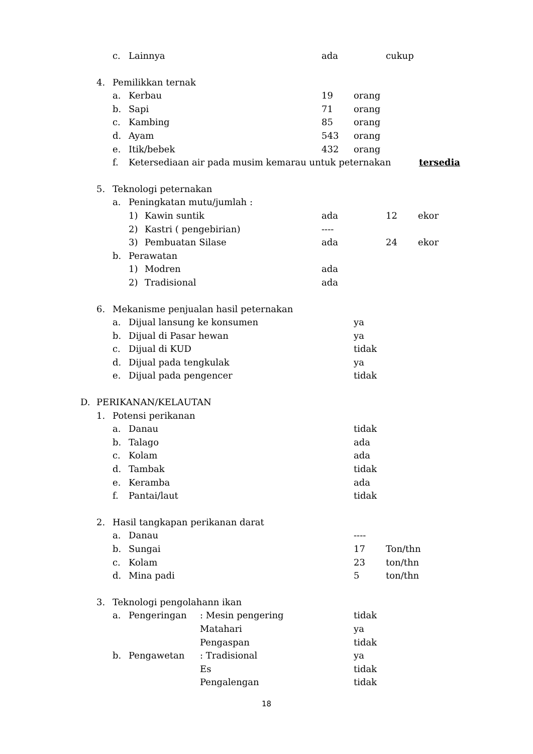c. Lainnya ada cukup
4. Pemilikkan ternak
a. Kerbau 19 orang
b. Sapi 71 orang
c. Kambing 85 orang
d. Ayam 543 orang
e. Itik/bebek 432 orang
f. Ketersediaan air pada musim kemarau untuk peternakan tersedia
5. Teknologi peternakan
a. Peningkatan mutu/jumlah :
1) Kawin suntik ada 12 ekor
2) Kastri ( pengebirian) ----
3) Pembuatan Silase ada 24 ekor
b. Perawatan
1) Modren ada
2) Tradisional ada
6. Mekanisme penjualan hasil peternakan
a. Dijual lansung ke konsumen ya
b. Dijual di Pasar hewan ya
c. Dijual di KUD tidak
d. Dijual pada tengkulak ya
e. Dijual pada pengencer tidak
D. PERIKANAN/KELAUTAN
1. Potensi perikanan
a. Danau tidak
b. Talago ada
c. Kolam ada
d. Tambak tidak
e. Keramba ada
f. Pantai/laut tidak
2. Hasil tangkapan perikanan darat
a. Danau ----
b. Sungai 17 Ton/thn
c. Kolam 23 ton/thn
d. Mina padi 5 ton/thn
3. Teknologi pengolahann ikan
a. Pengeringan: Mesin pengering tidak
Matahari ya
Pengaspan tidak
b. Pengawetan: Tradisional ya
Es tidak
Pengalengan tidak
18